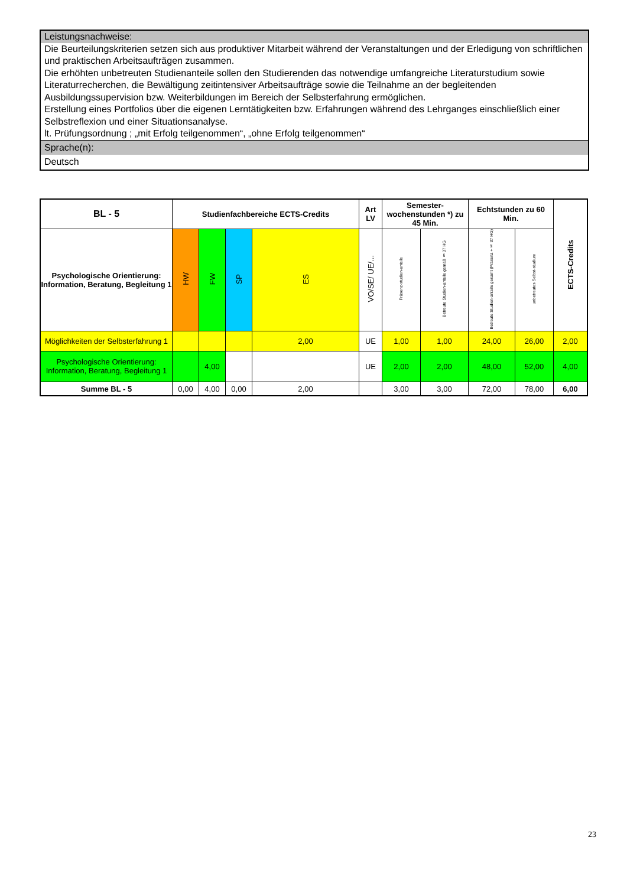Leistungsnachweise:
Die Beurteilungskriterien setzen sich aus produktiver Mitarbeit während der Veranstaltungen und der Erledigung von schriftlichen und praktischen Arbeitsaufträgen zusammen.
Die erhöhten unbetreuten Studienanteile sollen den Studierenden das notwendige umfangreiche Literaturstudium sowie Literaturrecherchen, die Bewältigung zeitintensiver Arbeitsaufträge sowie die Teilnahme an der begleitenden Ausbildungssupervision bzw. Weiterbildungen im Bereich der Selbsterfahrung ermöglichen.
Erstellung eines Portfolios über die eigenen Lerntätigkeiten bzw. Erfahrungen während des Lehrganges einschließlich einer Selbstreflexion und einer Situationsanalyse.
lt. Prüfungsordnung ; „mit Erfolg teilgenommen“, „ohne Erfolg teilgenommen“
Sprache(n):
Deutsch
| BL - 5 | Studienfachbereiche ECTS-Credits | | | | Art LV | Semester-wochenstunden *) zu 45 Min. | | Echtstunden zu 60 Min. | | ECTS-Credits |
| --- | --- | --- | --- | --- | --- | --- | --- | --- | --- | --- |
| Psychologische Orientierung: Information, Beratung, Begleitung 1 | HW | FW | SP | ES | VO/SE/ UE/... | Präsenz-studien-anteile | Betreute Studien-anteile gemäß § 37 HG | Betreute Studien-anteile gesamt (Präsenz + § 37 HG) | unbetreutes Selbst-studium | |
| Möglichkeiten der Selbsterfahrung 1 | | | | 2,00 | UE | 1,00 | 1,00 | 24,00 | 26,00 | 2,00 |
| Psychologische Orientierung: Information, Beratung, Begleitung 1 | | 4,00 | | | UE | 2,00 | 2,00 | 48,00 | 52,00 | 4,00 |
| Summe BL - 5 | 0,00 | 4,00 | 0,00 | 2,00 | | 3,00 | 3,00 | 72,00 | 78,00 | 6,00 |
23